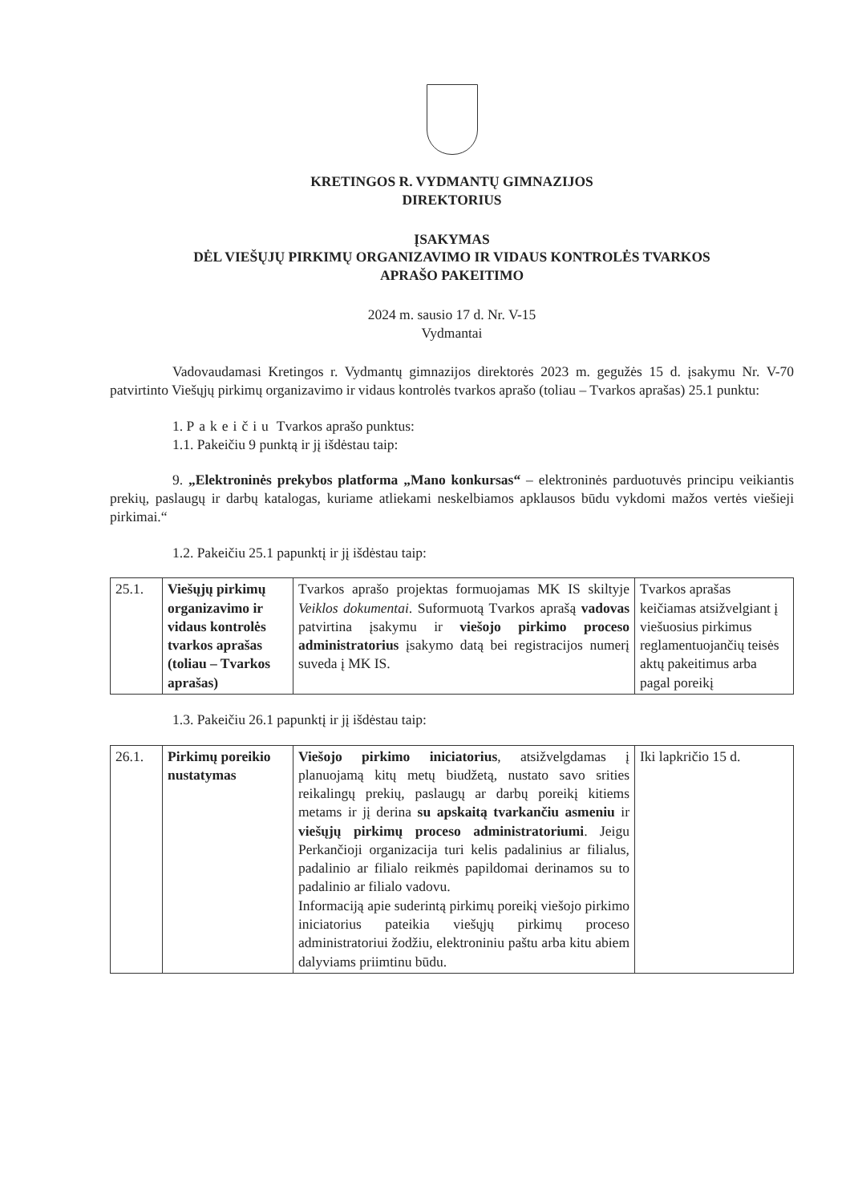KRETINGOS R. VYDMANTŲ GIMNAZIJOS
DIREKTORIUS
ĮSAKYMAS
DĖL VIEŠŲJŲ PIRKIMŲ ORGANIZAVIMO IR VIDAUS KONTROLĖS TVARKOS
APRAŠO PAKEITIMO
2024 m. sausio 17 d. Nr. V-15
Vydmantai
Vadovaudamasi Kretingos r. Vydmantų gimnazijos direktorės 2023 m. gegužės 15 d. įsakymu Nr. V-70 patvirtinto Viešųjų pirkimų organizavimo ir vidaus kontrolės tvarkos aprašo (toliau – Tvarkos aprašas) 25.1 punktu:
1. Pakeičiu Tvarkos aprašo punktus:
1.1. Pakeičiu 9 punktą ir jį išdėstau taip:
9. „Elektroninės prekybos platforma „Mano konkursas“ – elektroninės parduotuvės principu veikiantis prekių, paslaugų ir darbų katalogas, kuriame atliekami neskelbiamos apklausos būdu vykdomi mažos vertės viešieji pirkimai.“
1.2. Pakeičiu 25.1 papunktį ir jį išdėstau taip:
| 25.1. | Viešųjų pirkimų organizavimo ir vidaus kontrolės tvarkos aprašas (toliau – Tvarkos aprašas) | Tvarkos aprašo projektas formuojamas MK IS skiltyje Veiklos dokumentai . Suformuotą Tvarkos aprašą vadovas patvirtina įsakymu ir viešojo pirkimo proceso administratorius įsakymo datą bei registracijos numerį suveda į MK IS. | Tvarkos aprašas keičiamas atsižvelgiant į viešuosius pirkimus reglamentuojančių teisės aktų pakeitimus arba pagal poreikį |
1.3. Pakeičiu 26.1 papunktį ir jį išdėstau taip:
| 26.1. | Pirkimų poreikio nustatymas | Viešojo pirkimo iniciatorius , atsižvelgdamas į planuojamą kitų metų biudžetą, nustato savo srities reikalingų prekių, paslaugų ar darbų poreikį kitiems metams ir jį derina su apskaitą tvarkančiu asmeniu ir viešųjų pirkimų proceso administratoriumi . Jeigu Perkančioji organizacija turi kelis padalinius ar filialus, padalinio ar filialo reikmės papildomai derinamos su to padalinio ar filialo vadovu. Informaciją apie suderintą pirkimų poreikį viešojo pirkimo iniciatorius pateikia viešųjų pirkimų proceso administratoriui žodžiu, elektroniniu paštu arba kitu abiem dalyviams priimtinu būdu. | Iki lapkričio 15 d. |